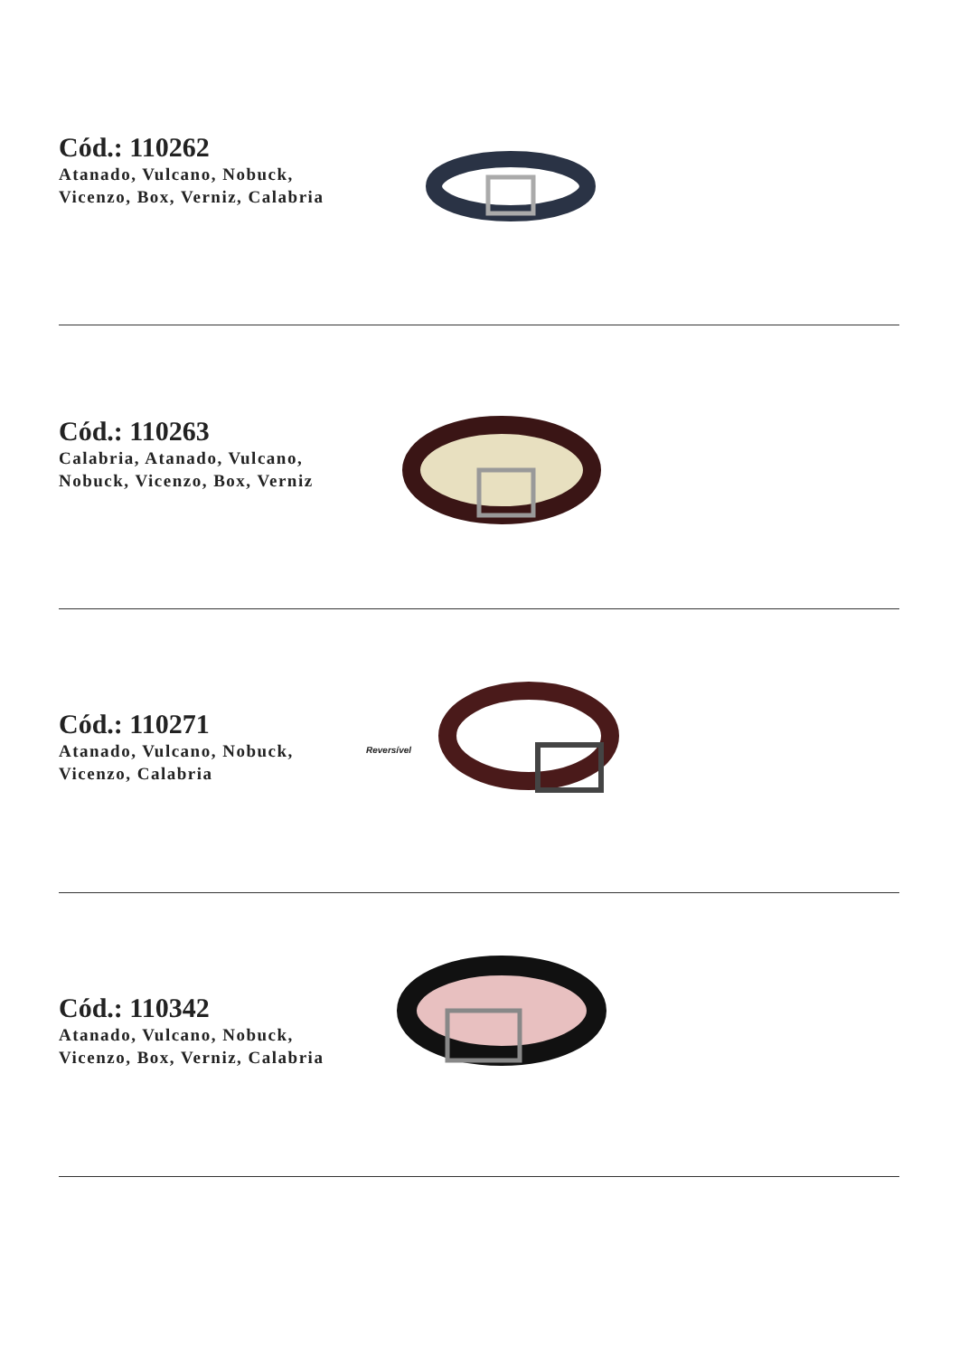Cód.: 110262
Atanado, Vulcano, Nobuck, Vicenzo, Box, Verniz, Calabria
Cód.: 110263
Calabria, Atanado, Vulcano, Nobuck, Vicenzo, Box, Verniz
Cód.: 110271
Atanado, Vulcano, Nobuck, Vicenzo, Calabria
Reversível
Cód.: 110342
Atanado, Vulcano, Nobuck, Vicenzo, Box, Verniz, Calabria